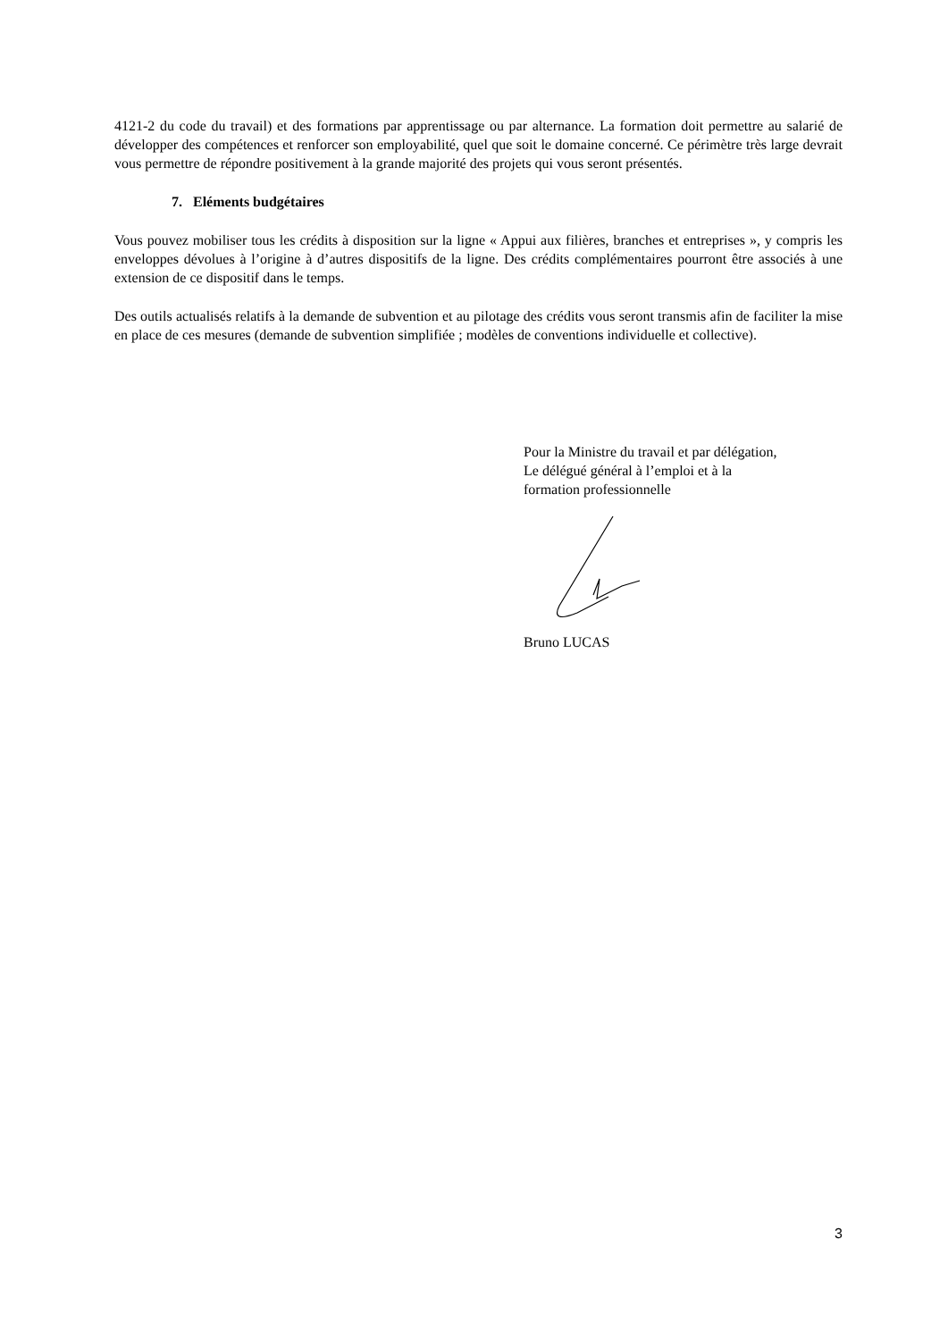4121-2 du code du travail) et des formations par apprentissage ou par alternance. La formation doit permettre au salarié de développer des compétences et renforcer son employabilité, quel que soit le domaine concerné. Ce périmètre très large devrait vous permettre de répondre positivement à la grande majorité des projets qui vous seront présentés.
7. Eléments budgétaires
Vous pouvez mobiliser tous les crédits à disposition sur la ligne « Appui aux filières, branches et entreprises », y compris les enveloppes dévolues à l’origine à d’autres dispositifs de la ligne. Des crédits complémentaires pourront être associés à une extension de ce dispositif dans le temps.
Des outils actualisés relatifs à la demande de subvention et au pilotage des crédits vous seront transmis afin de faciliter la mise en place de ces mesures (demande de subvention simplifiée ; modèles de conventions individuelle et collective).
Pour la Ministre du travail et par délégation,
Le délégué général à l’emploi et à la
formation professionnelle
Bruno LUCAS
3